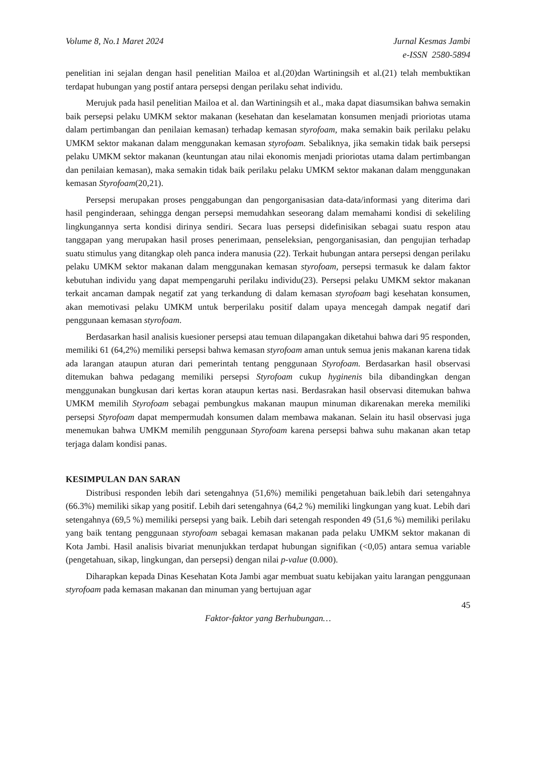Volume 8, No.1 Maret 2024 Jurnal Kesmas Jambi
e-ISSN 2580-5894
penelitian ini sejalan dengan hasil penelitian Mailoa et al.(20)dan Wartiningsih et al.(21) telah membuktikan terdapat hubungan yang postif antara persepsi dengan perilaku sehat individu.
Merujuk pada hasil penelitian Mailoa et al. dan Wartiningsih et al., maka dapat diasumsikan bahwa semakin baik persepsi pelaku UMKM sektor makanan (kesehatan dan keselamatan konsumen menjadi prioriotas utama dalam pertimbangan dan penilaian kemasan) terhadap kemasan styrofoam, maka semakin baik perilaku pelaku UMKM sektor makanan dalam menggunakan kemasan styrofoam. Sebaliknya, jika semakin tidak baik persepsi pelaku UMKM sektor makanan (keuntungan atau nilai ekonomis menjadi prioriotas utama dalam pertimbangan dan penilaian kemasan), maka semakin tidak baik perilaku pelaku UMKM sektor makanan dalam menggunakan kemasan Styrofoam(20,21).
Persepsi merupakan proses penggabungan dan pengorganisasian data-data/informasi yang diterima dari hasil penginderaan, sehingga dengan persepsi memudahkan seseorang dalam memahami kondisi di sekeliling lingkungannya serta kondisi dirinya sendiri. Secara luas persepsi didefinisikan sebagai suatu respon atau tanggapan yang merupakan hasil proses penerimaan, penseleksian, pengorganisasian, dan pengujian terhadap suatu stimulus yang ditangkap oleh panca indera manusia (22). Terkait hubungan antara persepsi dengan perilaku pelaku UMKM sektor makanan dalam menggunakan kemasan styrofoam, persepsi termasuk ke dalam faktor kebutuhan individu yang dapat mempengaruhi perilaku individu(23). Persepsi pelaku UMKM sektor makanan terkait ancaman dampak negatif zat yang terkandung di dalam kemasan styrofoam bagi kesehatan konsumen, akan memotivasi pelaku UMKM untuk berperilaku positif dalam upaya mencegah dampak negatif dari penggunaan kemasan styrofoam.
Berdasarkan hasil analisis kuesioner persepsi atau temuan dilapangakan diketahui bahwa dari 95 responden, memiliki 61 (64,2%) memiliki persepsi bahwa kemasan styrofoam aman untuk semua jenis makanan karena tidak ada larangan ataupun aturan dari pemerintah tentang penggunaan Styrofoam. Berdasarkan hasil observasi ditemukan bahwa pedagang memiliki persepsi Styrofoam cukup hyginenis bila dibandingkan dengan menggunakan bungkusan dari kertas koran ataupun kertas nasi. Berdasrakan hasil observasi ditemukan bahwa UMKM memilih Styrofoam sebagai pembungkus makanan maupun minuman dikarenakan mereka memiliki persepsi Styrofoam dapat mempermudah konsumen dalam membawa makanan. Selain itu hasil observasi juga menemukan bahwa UMKM memilih penggunaan Styrofoam karena persepsi bahwa suhu makanan akan tetap terjaga dalam kondisi panas.
KESIMPULAN DAN SARAN
Distribusi responden lebih dari setengahnya (51,6%) memiliki pengetahuan baik.lebih dari setengahnya (66.3%) memiliki sikap yang positif. Lebih dari setengahnya (64,2 %) memiliki lingkungan yang kuat. Lebih dari setengahnya (69,5 %) memiliki persepsi yang baik. Lebih dari setengah responden 49 (51,6 %) memiliki perilaku yang baik tentang penggunaan styrofoam sebagai kemasan makanan pada pelaku UMKM sektor makanan di Kota Jambi. Hasil analisis bivariat menunjukkan terdapat hubungan signifikan (<0,05) antara semua variable (pengetahuan, sikap, lingkungan, dan persepsi) dengan nilai p-value (0.000).
Diharapkan kepada Dinas Kesehatan Kota Jambi agar membuat suatu kebijakan yaitu larangan penggunaan styrofoam pada kemasan makanan dan minuman yang bertujuan agar
45
Faktor-faktor yang Berhubungan…